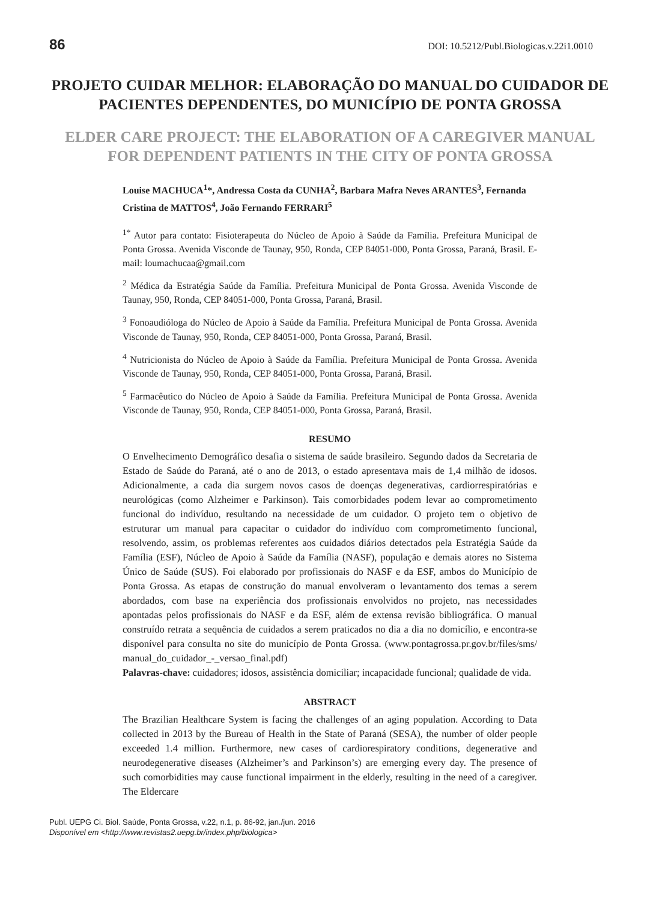86 DOI: 10.5212/Publ.Biologicas.v.22i1.0010
PROJETO CUIDAR MELHOR: ELABORAÇÃO DO MANUAL DO CUIDADOR DE PACIENTES DEPENDENTES, DO MUNICÍPIO DE PONTA GROSSA
ELDER CARE PROJECT: THE ELABORATION OF A CAREGIVER MANUAL FOR DEPENDENT PATIENTS IN THE CITY OF PONTA GROSSA
Louise MACHUCA<sup>1</sup>*, Andressa Costa da CUNHA<sup>2</sup>, Barbara Mafra Neves ARANTES<sup>3</sup>, Fernanda Cristina de MATTOS<sup>4</sup>, João Fernando FERRARI<sup>5</sup>
<sup>1*</sup> Autor para contato: Fisioterapeuta do Núcleo de Apoio à Saúde da Família. Prefeitura Municipal de Ponta Grossa. Avenida Visconde de Taunay, 950, Ronda, CEP 84051-000, Ponta Grossa, Paraná, Brasil. E-mail: loumachucaa@gmail.com
<sup>2</sup> Médica da Estratégia Saúde da Família. Prefeitura Municipal de Ponta Grossa. Avenida Visconde de Taunay, 950, Ronda, CEP 84051-000, Ponta Grossa, Paraná, Brasil.
<sup>3</sup> Fonoaudióloga do Núcleo de Apoio à Saúde da Família. Prefeitura Municipal de Ponta Grossa. Avenida Visconde de Taunay, 950, Ronda, CEP 84051-000, Ponta Grossa, Paraná, Brasil.
<sup>4</sup> Nutricionista do Núcleo de Apoio à Saúde da Família. Prefeitura Municipal de Ponta Grossa. Avenida Visconde de Taunay, 950, Ronda, CEP 84051-000, Ponta Grossa, Paraná, Brasil.
<sup>5</sup> Farmacêutico do Núcleo de Apoio à Saúde da Família. Prefeitura Municipal de Ponta Grossa. Avenida Visconde de Taunay, 950, Ronda, CEP 84051-000, Ponta Grossa, Paraná, Brasil.
RESUMO
O Envelhecimento Demográfico desafia o sistema de saúde brasileiro. Segundo dados da Secretaria de Estado de Saúde do Paraná, até o ano de 2013, o estado apresentava mais de 1,4 milhão de idosos. Adicionalmente, a cada dia surgem novos casos de doenças degenerativas, cardiorrespiratórias e neurológicas (como Alzheimer e Parkinson). Tais comorbidades podem levar ao comprometimento funcional do indivíduo, resultando na necessidade de um cuidador. O projeto tem o objetivo de estruturar um manual para capacitar o cuidador do indivíduo com comprometimento funcional, resolvendo, assim, os problemas referentes aos cuidados diários detectados pela Estratégia Saúde da Família (ESF), Núcleo de Apoio à Saúde da Família (NASF), população e demais atores no Sistema Único de Saúde (SUS). Foi elaborado por profissionais do NASF e da ESF, ambos do Município de Ponta Grossa. As etapas de construção do manual envolveram o levantamento dos temas a serem abordados, com base na experiência dos profissionais envolvidos no projeto, nas necessidades apontadas pelos profissionais do NASF e da ESF, além de extensa revisão bibliográfica. O manual construído retrata a sequência de cuidados a serem praticados no dia a dia no domicílio, e encontra-se disponível para consulta no site do município de Ponta Grossa. (www.pontagrossa.pr.gov.br/files/sms/ manual_do_cuidador_-_versao_final.pdf)
Palavras-chave: cuidadores; idosos, assistência domiciliar; incapacidade funcional; qualidade de vida.
ABSTRACT
The Brazilian Healthcare System is facing the challenges of an aging population. According to Data collected in 2013 by the Bureau of Health in the State of Paraná (SESA), the number of older people exceeded 1.4 million. Furthermore, new cases of cardiorespiratory conditions, degenerative and neurodegenerative diseases (Alzheimer’s and Parkinson’s) are emerging every day. The presence of such comorbidities may cause functional impairment in the elderly, resulting in the need of a caregiver. The Eldercare
Publ. UEPG Ci. Biol. Saúde, Ponta Grossa, v.22, n.1, p. 86-92, jan./jun. 2016
Disponível em <http://www.revistas2.uepg.br/index.php/biologica>